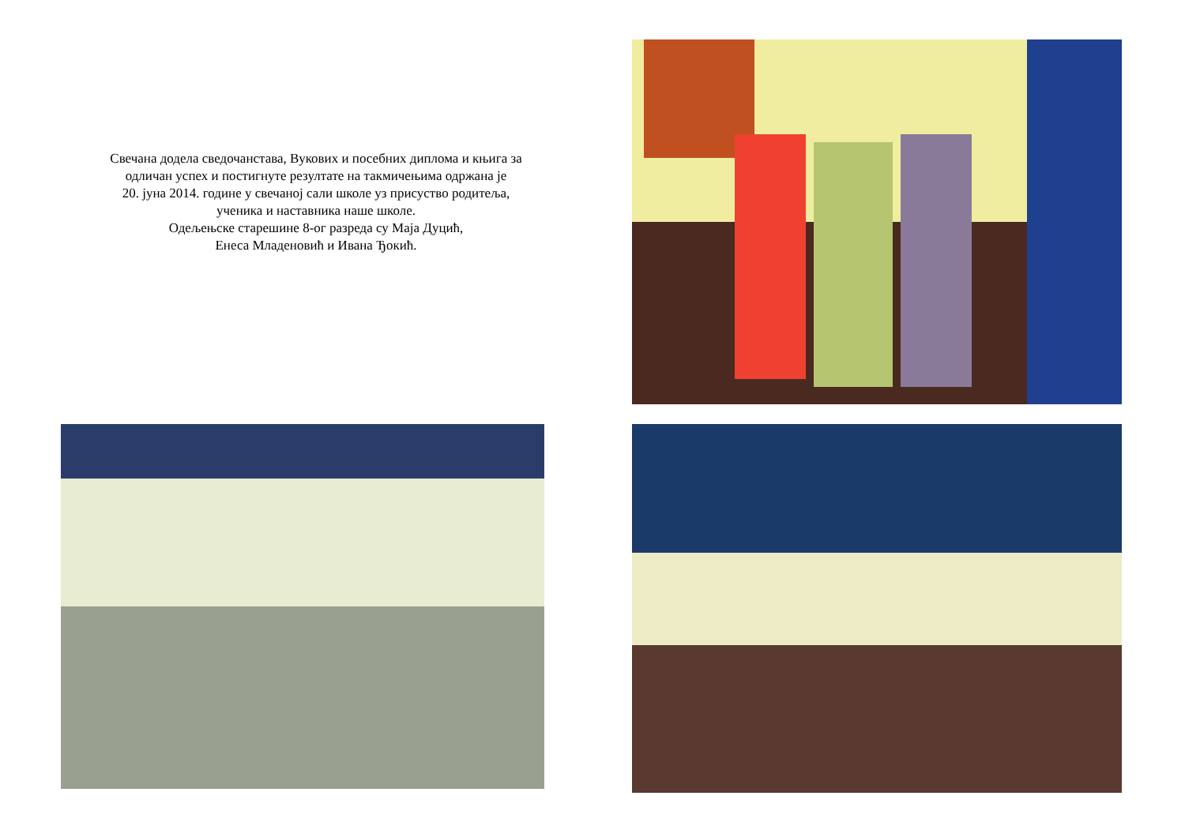Свечана додела сведочанстава, Вукових и посебних диплома и књига за
одличан успех и постигнуте резултате на такмичењима одржана је
20. јуна 2014. године у свечаној сали школе уз присуство родитеља,
ученика и наставника наше школе.
Одељењске старешине 8-ог разреда су Маја Дуцић,
Енеса Младеновић и Ивана Ђокић.